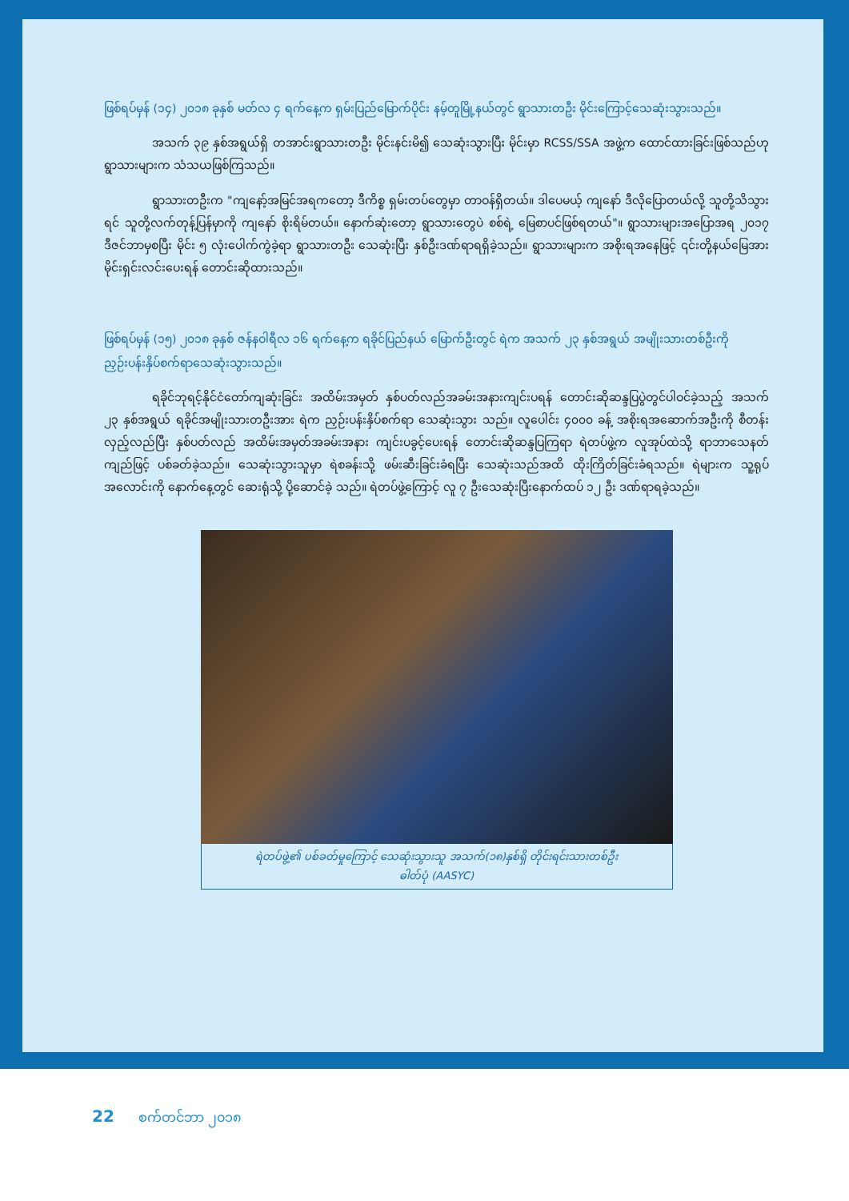ဖြစ်ရပ်မှန် (၁၄) ၂၀၁၈ ခုနှစ် မတ်လ ၄ ရက်နေ့က ရှမ်းပြည်မြောက်ပိုင်း နမ့်တူမြို့နယ်တွင် ရွာသားတဦး မိုင်းကြောင့်သေဆုံးသွားသည်။
အသက် ၃၉ နှစ်အရွယ်ရှိ တအာင်းရွာသားတဦး မိုင်းနင်းမိ၍ သေဆုံးသွားပြီး မိုင်းမှာ RCSS/SSA အဖွဲ့က ထောင်ထားခြင်းဖြစ်သည်ဟု ရွာသားများက သံသယဖြစ်ကြသည်။
ရွာသားတဦးက "ကျနော့်အမြင်အရကတော့ ဒီကိစ္စ ရှမ်းတပ်တွေမှာ တာဝန်ရှိတယ်။ ဒါပေမယ့် ကျနော် ဒီလိုပြောတယ်လို့ သူတို့သိသွားရင် သူတို့လက်တုန့်ပြန်မှာကို ကျနော် စိုးရိမ်တယ်။ နောက်ဆုံးတော့ ရွာသားတွေပဲ စစ်ရဲ့ မြေစာပင်ဖြစ်ရတယ်"။ ရွာသားများအပြောအရ ၂၀၁၇ ဒီဇင်ဘာမှစပြီး မိုင်း ၅ လုံးပေါက်ကွဲခဲ့ရာ ရွာသားတဦး သေဆုံးပြီး နှစ်ဦးဒဏ်ရာရရှိခဲ့သည်။ ရွာသားများက အစိုးရအနေဖြင့် ၎င်းတို့နယ်မြေအား မိုင်းရှင်းလင်းပေးရန် တောင်းဆိုထားသည်။
ဖြစ်ရပ်မှန် (၁၅) ၂၀၁၈ ခုနှစ် ဇန်နဝါရီလ ၁၆ ရက်နေ့က ရခိုင်ပြည်နယ် မြောက်ဦးတွင် ရဲက အသက် ၂၃ နှစ်အရွယ် အမျိုးသားတစ်ဦးကို ညှဉ်းပန်းနှိပ်စက်ရာသေဆုံးသွားသည်။
ရခိုင်ဘုရင့်နိုင်ငံတော်ကျဆုံးခြင်း အထိမ်းအမှတ် နှစ်ပတ်လည်အခမ်းအနားကျင်းပရန် တောင်းဆိုဆန္ဒပြပွဲတွင်ပါဝင်ခဲ့သည့် အသက် ၂၃ နှစ်အရွယ် ရခိုင်အမျိုးသားတဦးအား ရဲက ညှဉ်းပန်းနှိပ်စက်ရာ သေဆုံးသွား သည်။ လူပေါင်း ၄၀၀၀ ခန့် အစိုးရအဆောက်အဦးကို စီတန်းလှည့်လည်ပြီး နှစ်ပတ်လည် အထိမ်းအမှတ်အခမ်းအနား ကျင်းပခွင့်ပေးရန် တောင်းဆိုဆန္ဒပြကြရာ ရဲတပ်ဖွဲ့က လူအုပ်ထဲသို့ ရာဘာသေနတ်ကျည်ဖြင့် ပစ်ခတ်ခဲ့သည်။ သေဆုံးသွားသူမှာ ရဲစခန်းသို့ ဖမ်းဆီးခြင်းခံရပြီး သေဆုံးသည်အထိ ထိုးကြိတ်ခြင်းခံရသည်။ ရဲများက သူ့ရုပ်အလောင်းကို နောက်နေ့တွင် ဆေးရုံသို့ ပို့ဆောင်ခဲ့ သည်။ ရဲတပ်ဖွဲ့ကြောင့် လူ ၇ ဦးသေဆုံးပြီးနောက်ထပ် ၁၂ ဦး ဒဏ်ရာရခဲ့သည်။
ရဲတပ်ဖွဲ့၏ ပစ်ခတ်မှုကြောင့် သေဆုံးသွားသူ အသက်(၁၈)နှစ်ရှိ တိုင်းရင်းသားတစ်ဦး
ဓါတ်ပုံ (AASYC)
22 စက်တင်ဘာ ၂၀၁၈